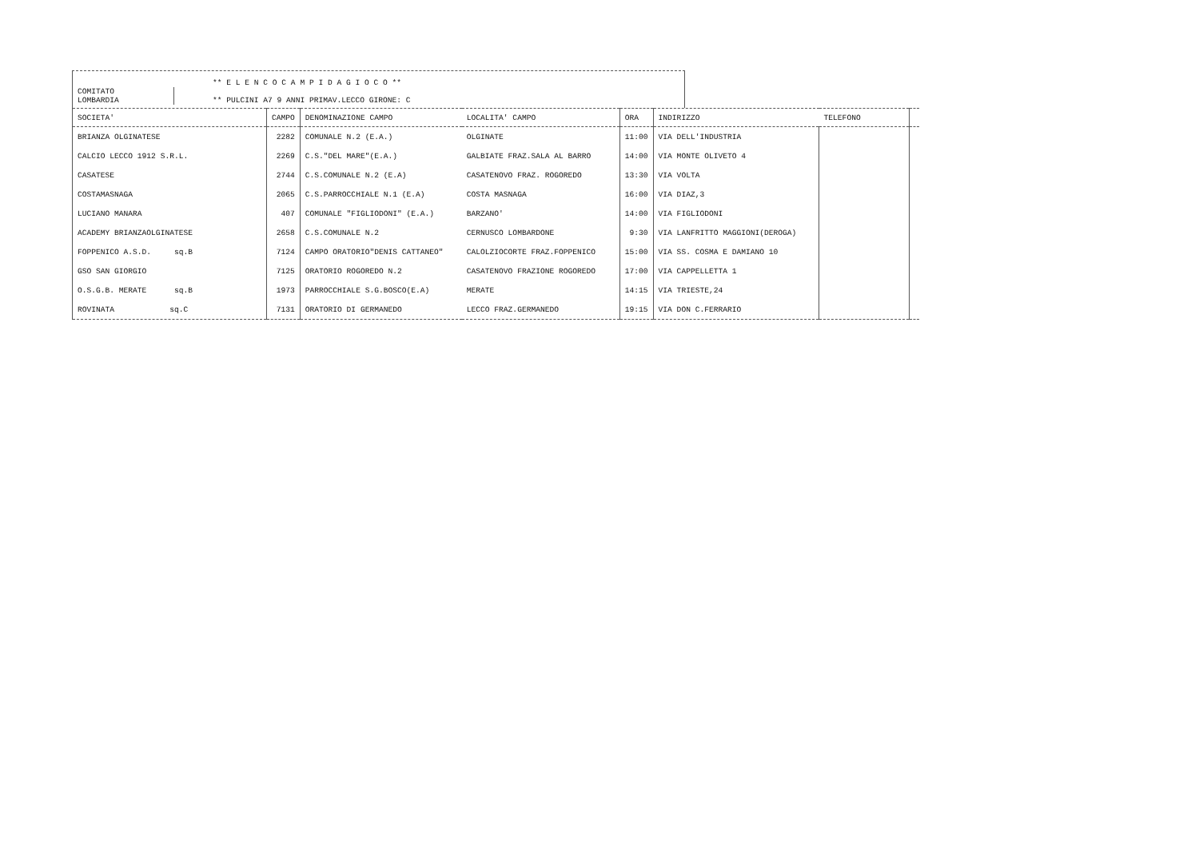COMITATO
LOMBARDIA
** E L E N C O C A M P I D A G I O C O **
** PULCINI A7 9 ANNI PRIMAV.LECCO GIRONE: C
| SOCIETA' | CAMPO | DENOMINAZIONE CAMPO | LOCALITA' CAMPO | ORA | INDIRIZZO | TELEFONO | |
| --- | --- | --- | --- | --- | --- | --- | --- |
| BRIANZA OLGINATESE | 2282 | COMUNALE N.2 (E.A.) | OLGINATE | 11:00 | VIA DELL'INDUSTRIA | | |
| CALCIO LECCO 1912 S.R.L. | 2269 | C.S."DEL MARE"(E.A.) | GALBIATE FRAZ.SALA AL BARRO | 14:00 | VIA MONTE OLIVETO 4 | | |
| CASATESE | 2744 | C.S.COMUNALE N.2 (E.A) | CASATENOVO FRAZ. ROGOREDO | 13:30 | VIA VOLTA | | |
| COSTAMASNAGA | 2065 | C.S.PARROCCHIALE N.1 (E.A) | COSTA MASNAGA | 16:00 | VIA DIAZ,3 | | |
| LUCIANO MANARA | 407 | COMUNALE "FIGLIODONI" (E.A.) | BARZANO' | 14:00 | VIA FIGLIODONI | | |
| ACADEMY BRIANZAOLGINATESE | 2658 | C.S.COMUNALE N.2 | CERNUSCO LOMBARDONE | 9:30 | VIA LANFRITTO MAGGIONI(DEROGA) | | |
| FOPPENICO A.S.D. sq.B | 7124 | CAMPO ORATORIO"DENIS CATTANEO" | CALOLZIOCORTE FRAZ.FOPPENICO | 15:00 | VIA SS. COSMA E DAMIANO 10 | | |
| GSO SAN GIORGIO | 7125 | ORATORIO ROGOREDO N.2 | CASATENOVO FRAZIONE ROGOREDO | 17:00 | VIA CAPPELLETTA 1 | | |
| O.S.G.B. MERATE sq.B | 1973 | PARROCCHIALE S.G.BOSCO(E.A) | MERATE | 14:15 | VIA TRIESTE,24 | | |
| ROVINATA sq.C | 7131 | ORATORIO DI GERMANEDO | LECCO FRAZ.GERMANEDO | 19:15 | VIA DON C.FERRARIO | | |